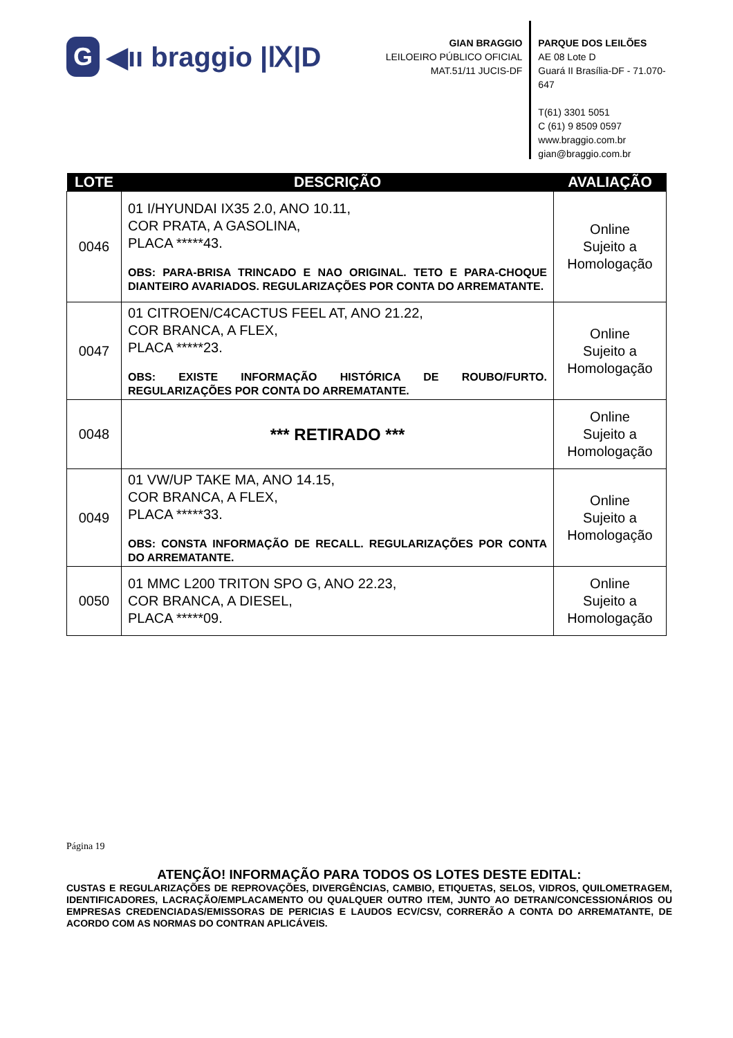G ◀ıı braggio |Ⅸ|D
GIAN BRAGGIO
LEILOEIRO PÚBLICO OFICIAL
MAT.51/11 JUCIS-DF
PARQUE DOS LEILÕES
AE 08 Lote D
Guará II Brasília-DF - 71.070-647
T(61) 3301 5051
C (61) 9 8509 0597
www.braggio.com.br
gian@braggio.com.br
| LOTE | DESCRIÇÃO | AVALIAÇÃO |
| --- | --- | --- |
| 0046 | 01 I/HYUNDAI IX35 2.0, ANO 10.11, COR PRATA, A GASOLINA, PLACA *****43. OBS: PARA-BRISA TRINCADO E NAO ORIGINAL. TETO E PARA-CHOQUE DIANTEIRO AVARIADOS. REGULARIZAÇÕES POR CONTA DO ARREMATANTE. | Online Sujeito a Homologação |
| 0047 | 01 CITROEN/C4CACTUS FEEL AT, ANO 21.22, COR BRANCA, A FLEX, PLACA *****23. OBS: EXISTE INFORMAÇÃO HISTÓRICA DE ROUBO/FURTO. REGULARIZAÇÕES POR CONTA DO ARREMATANTE. | Online Sujeito a Homologação |
| 0048 | *** RETIRADO *** | Online Sujeito a Homologação |
| 0049 | 01 VW/UP TAKE MA, ANO 14.15, COR BRANCA, A FLEX, PLACA *****33. OBS: CONSTA INFORMAÇÃO DE RECALL. REGULARIZAÇÕES POR CONTA DO ARREMATANTE. | Online Sujeito a Homologação |
| 0050 | 01 MMC L200 TRITON SPO G, ANO 22.23, COR BRANCA, A DIESEL, PLACA *****09. | Online Sujeito a Homologação |
Página 19
ATENÇÃO! INFORMAÇÃO PARA TODOS OS LOTES DESTE EDITAL:
CUSTAS E REGULARIZAÇÕES DE REPROVAÇÕES, DIVERGÊNCIAS, CAMBIO, ETIQUETAS, SELOS, VIDROS, QUILOMETRAGEM, IDENTIFICADORES, LACRAÇÃO/EMPLACAMENTO OU QUALQUER OUTRO ITEM, JUNTO AO DETRAN/CONCESSIONÁRIOS OU EMPRESAS CREDENCIADAS/EMISSORAS DE PERICIAS E LAUDOS ECV/CSV, CORRERÃO A CONTA DO ARREMATANTE, DE ACORDO COM AS NORMAS DO CONTRAN APLICÁVEIS.